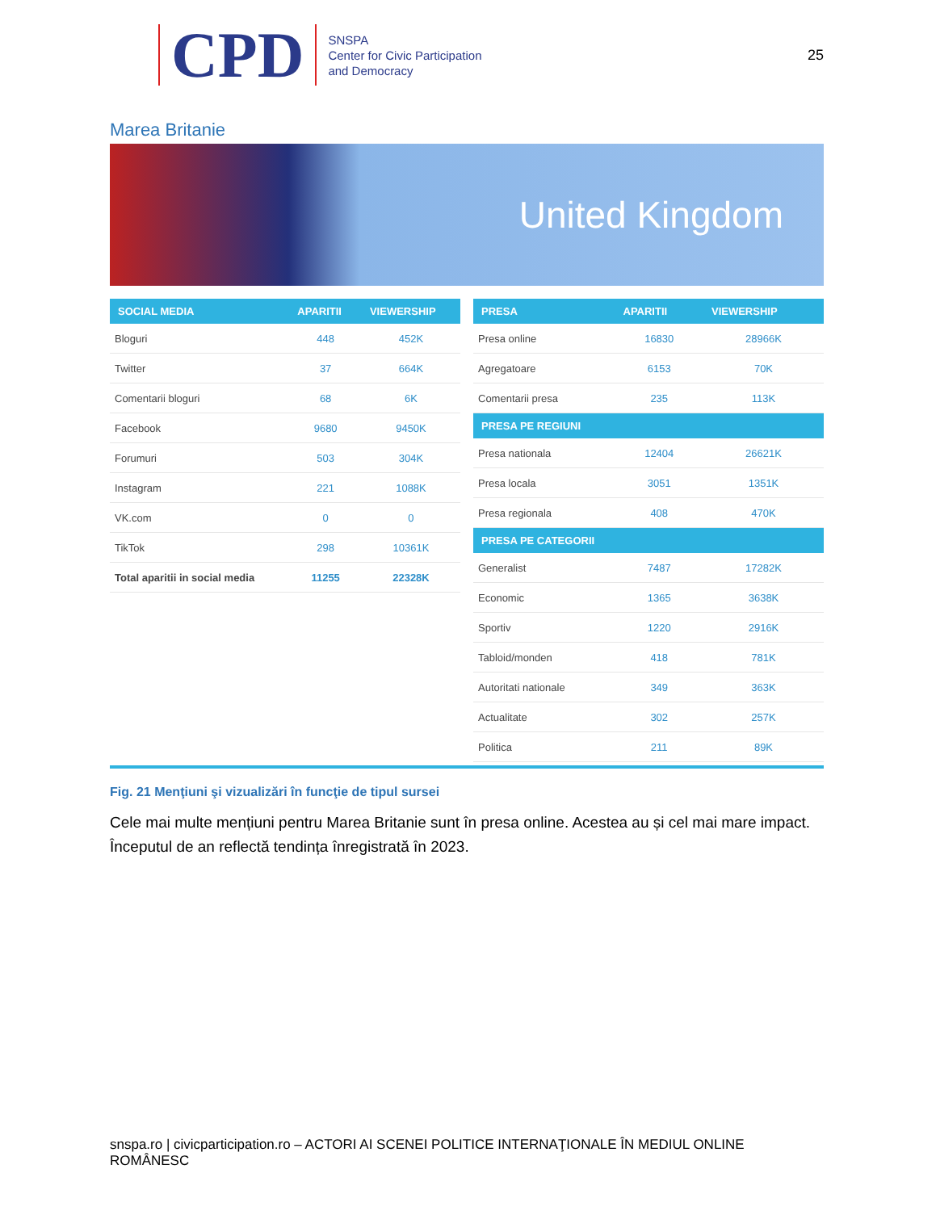CPD
SNSPA
Center for Civic Participation
and Democracy
25
Marea Britanie
United Kingdom
| SOCIAL MEDIA | APARITII | VIEWERSHIP |
| --- | --- | --- |
| Bloguri | 448 | 452K |
| Twitter | 37 | 664K |
| Comentarii bloguri | 68 | 6K |
| Facebook | 9680 | 9450K |
| Forumuri | 503 | 304K |
| Instagram | 221 | 1088K |
| VK.com | 0 | 0 |
| TikTok | 298 | 10361K |
| Total aparitii in social media | 11255 | 22328K |
| PRESA | APARITII | VIEWERSHIP |
| --- | --- | --- |
| Presa online | 16830 | 28966K |
| Agregatoare | 6153 | 70K |
| Comentarii presa | 235 | 113K |
| PRESA PE REGIUNI | | |
| Presa nationala | 12404 | 26621K |
| Presa locala | 3051 | 1351K |
| Presa regionala | 408 | 470K |
| PRESA PE CATEGORII | | |
| Generalist | 7487 | 17282K |
| Economic | 1365 | 3638K |
| Sportiv | 1220 | 2916K |
| Tabloid/monden | 418 | 781K |
| Autoritati nationale | 349 | 363K |
| Actualitate | 302 | 257K |
| Politica | 211 | 89K |
Fig. 21 Menţiuni şi vizualizări în funcţie de tipul sursei
Cele mai multe mențiuni pentru Marea Britanie sunt în presa online. Acestea au și cel mai mare impact. Începutul de an reflectă tendința înregistrată în 2023.
snspa.ro | civicparticipation.ro – ACTORI AI SCENEI POLITICE INTERNAŢIONALE ÎN MEDIUL ONLINE ROMÂNESC